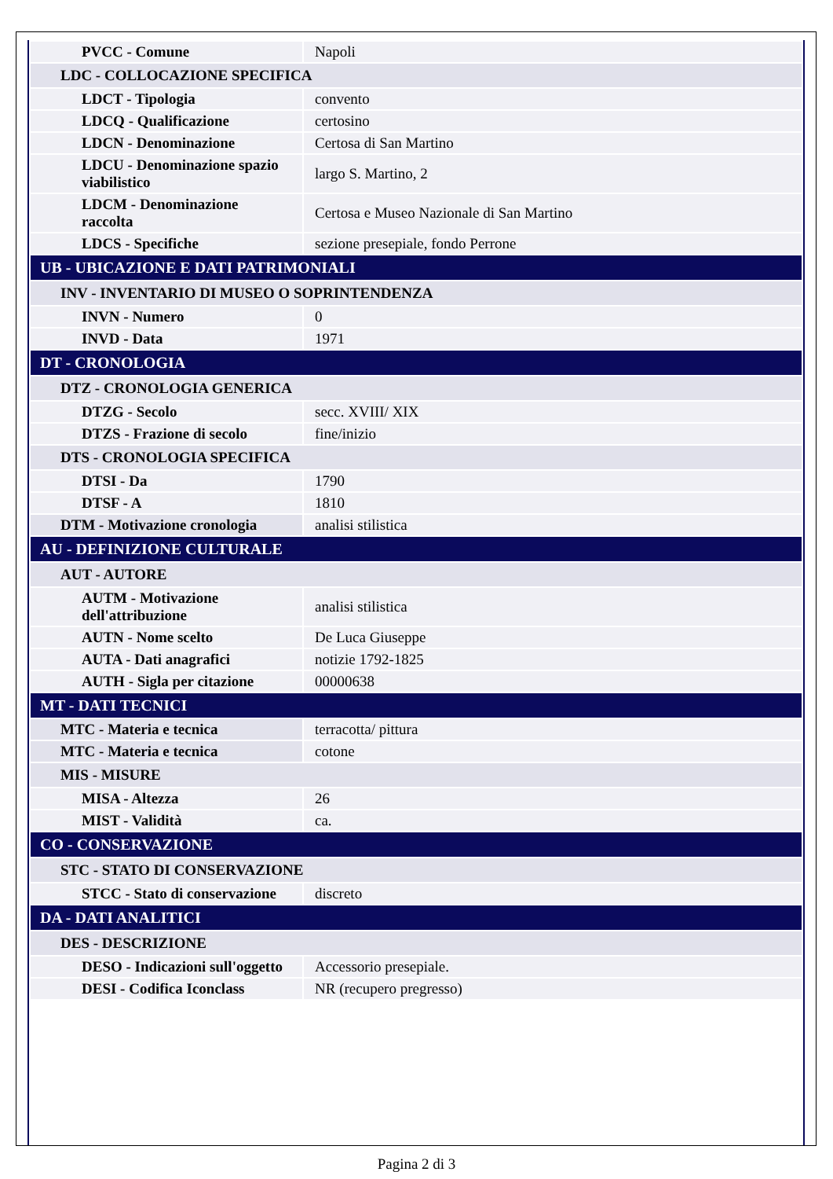| PVCC - Comune | Napoli |
| LDC - COLLOCAZIONE SPECIFICA | |
| LDCT - Tipologia | convento |
| LDCQ - Qualificazione | certosino |
| LDCN - Denominazione | Certosa di San Martino |
| LDCU - Denominazione spazio viabilistico | largo S. Martino, 2 |
| LDCM - Denominazione raccolta | Certosa e Museo Nazionale di San Martino |
| LDCS - Specifiche | sezione presepiale, fondo Perrone |
| UB - UBICAZIONE E DATI PATRIMONIALI | |
| INV - INVENTARIO DI MUSEO O SOPRINTENDENZA | |
| INVN - Numero | 0 |
| INVD - Data | 1971 |
| DT - CRONOLOGIA | |
| DTZ - CRONOLOGIA GENERICA | |
| DTZG - Secolo | secc. XVIII/ XIX |
| DTZS - Frazione di secolo | fine/inizio |
| DTS - CRONOLOGIA SPECIFICA | |
| DTSI - Da | 1790 |
| DTSF - A | 1810 |
| DTM - Motivazione cronologia | analisi stilistica |
| AU - DEFINIZIONE CULTURALE | |
| AUT - AUTORE | |
| AUTM - Motivazione dell'attribuzione | analisi stilistica |
| AUTN - Nome scelto | De Luca Giuseppe |
| AUTA - Dati anagrafici | notizie 1792-1825 |
| AUTH - Sigla per citazione | 00000638 |
| MT - DATI TECNICI | |
| MTC - Materia e tecnica | terracotta/ pittura |
| MTC - Materia e tecnica | cotone |
| MIS - MISURE | |
| MISA - Altezza | 26 |
| MIST - Validità | ca. |
| CO - CONSERVAZIONE | |
| STC - STATO DI CONSERVAZIONE | |
| STCC - Stato di conservazione | discreto |
| DA - DATI ANALITICI | |
| DES - DESCRIZIONE | |
| DESO - Indicazioni sull'oggetto | Accessorio presepiale. |
| DESI - Codifica Iconclass | NR (recupero pregresso) |
Pagina 2 di 3